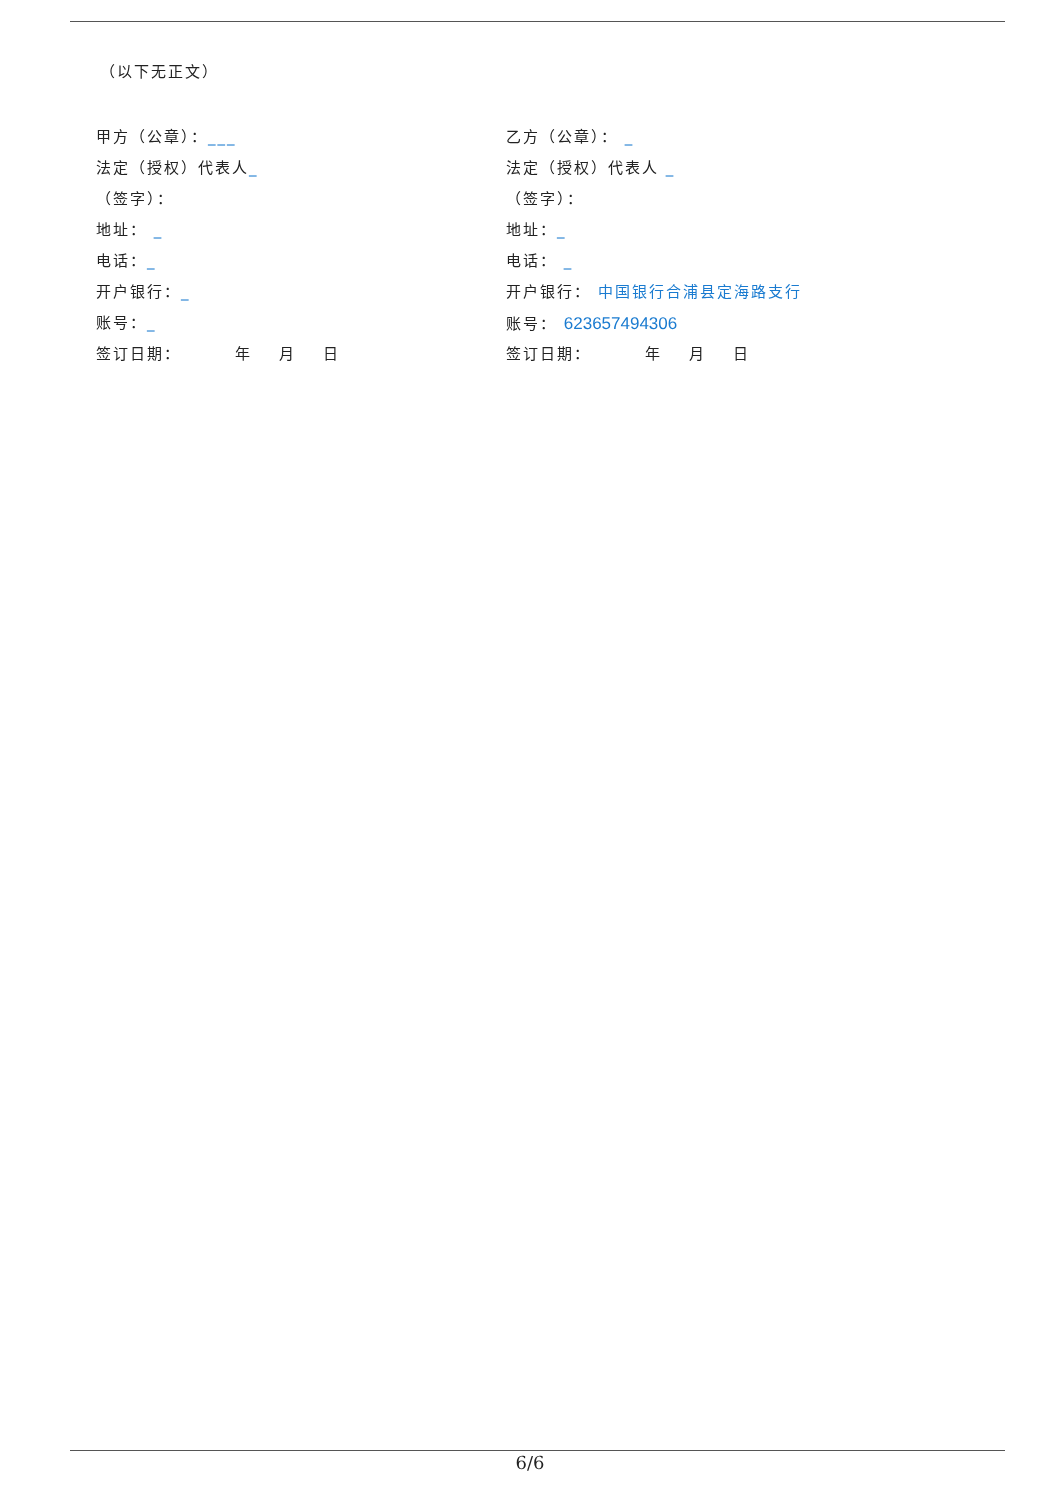（以下无正文）
甲方（公章）：___
法定（授权）代表人_
（签字）：
地址： _
电话：_
开户银行：_
账号：_
签订日期： 年 月 日
乙方（公章）： _
法定（授权）代表人 _
（签字）：
地址：_
电话： _
开户银行： 中国银行合浦县定海路支行
账号： 623657494306
签订日期： 年 月 日
6/6